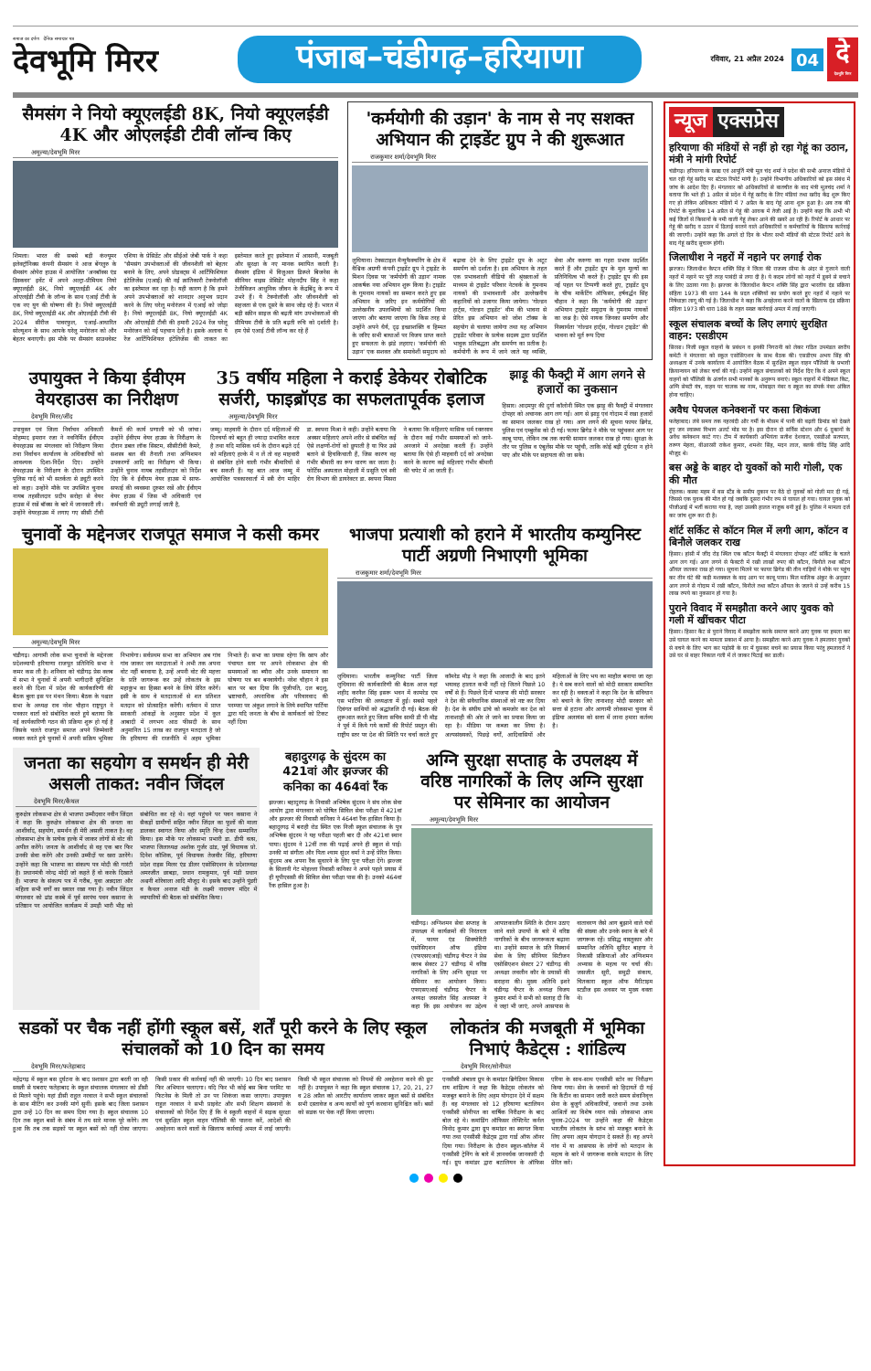समाज का दर्पण दैनिक समाचार पत्र
देवभूमि मिरर
पंजाब–चंडीगढ़–हरियाणा
रविवार, 21 अप्रैल 2024
04
दे
देवभूमि मिरर
सैमसंग ने नियो क्यूएलईडी 8K, नियो क्यूएलईडी 4K और ओएलईडी टीवी लॉन्च किए
अमूल्या/देवभूमि मिरर
शिमला। भारत की सबसे बड़ी कंज्यूमर इलेक्ट्रॉनिक्स कंपनी सैमसंग ने आज बेंगलुरु के सैमसंग ओपेरा हाउस में आयोजित 'अनबॉक्स एंड डिस्कवर' इवेंट में अपने अल्ट्रा-प्रीमियम नियो क्यूएलईडी 8K, नियो क्यूएलईडी 4K और ओएलईडी टीवी के लॉन्च के साथ एआई टीवी के एक नए युग की घोषणा की है। नियो क्यूएलईडी 8K, नियो क्यूएलईडी 4K और ओएलईडी टीवी की 2024 सीरीज पावरफुल, एआई-आधारित सोल्यूशन के साथ आपके घरेलू मनोरंजन को और बेहतर बनाएगी। इस मौके पर सैमसंग साउथवेस्ट एशिया के प्रेसिडेंट और सीईओ जेबी पार्क ने कहा "सैमसंग उपभोक्ताओं की जीवनशैली को बेहतर बनाने के लिए, अपने प्रोडक्ट्स में आर्टिफिशियल इंटेलिजेंस (एआई) की नई क्रांतिकारी टेक्नोलॉजी का इस्तेमाल कर रहा है। यही कारण है कि हमने अपने उपभोक्ताओं को शानदार अनुभव प्रदान करने के लिए घरेलू मनोरंजन में एआई को जोड़ा है। नियो क्यूएलईडी 8K, नियो क्यूएलईडी 4K और ओएलईडी टीवी की हमारी 2024 रेंज घरेलू मनोरंजन को नई पहचान देती है। इसके अलावा ये रेंज आर्टिफिशियल इंटेलिजेंस की ताकत का इस्तेमाल करते हुए इस्तेमाल में आसानी, मजबूती और सुरक्षा के नए मानक स्थापित करती है। सैमसंग इंडिया में विजुअल डिस्प्ले बिजनेस के सीनियर वाइस प्रेसिडेंट मोहनदीप सिंह ने कहा टेलीविजन आधुनिक जीवन के केंद्रबिंदु के रूप में उभरे हैं। ये टेक्नोलॉजी और जीवनशैली को सहजता से एक दूसरे के साथ जोड़ रहे हैं। भारत में बड़ी स्क्रीन साइज की बढ़ती मांग उपभोक्ताओं की प्रीमियम टीवी के प्रति बढ़ती रुचि को दर्शाती है। हम ऐसे एआई टीवी लॉन्च कर रहे हैं
'कर्मयोगी की उड़ान' के नाम से नए सशक्त अभियान की ट्राइडेंट ग्रुप ने की शुरूआत
राजकुमार शर्मा/देवभूमि मिरर
लुधियाना। टेक्सटाइल मैन्युफैक्चरिंग के क्षेत्र में वैश्विक अग्रणी कंपनी ट्राइडेंट ग्रुप ने ट्राइडेंट के मिशन दिवस पर 'कर्मयोगी की उड़ान' नामक आकर्षक नया अभियान शुरू किया है। ट्राइडेंट के गुमनाम नायकों का सम्मान करते हुए इस अभियान के जरिए इन कर्मयोगियों की उल्लेखनीय उपलब्धियों को प्रदर्शित किया जाएगा और बताया जाएगा कि किस तरह से उन्होंने अपने धैर्य, दृढ़ इच्छाशक्ति व हिम्मत के जरिए सभी बाधाओं पर विजय प्राप्त करते हुए सफलता के झंडे लहराए। 'कर्मयोगी की उड़ान' एक सशक्त और समावेशी समुदाय को बढ़ावा देने के लिए ट्राइडेंट ग्रुप के अटूट समर्पण को दर्शाता है। इस अभियान के तहत एक प्रभावशाली वीडियो की श्रृंखलाओं के माध्यम से ट्राइडेंट परिवार नेटवर्क के गुमनाम नायकों की प्रभावशाली और उल्लेखनीय कहानियों को उजागर किया जायेगा। 'गोल्डन हार्ट्स, गोल्डन ट्राइडेंट' थीम की भावना से प्रेरित इस अभियान को जोश टॉक्स के सहयोग से चलाया जायेगा तथा यह अभियान ट्राइडेंट परिवार के प्रत्येक सदस्य द्वारा प्रदर्शित भावुक प्रतिबद्धता और समर्पण का प्रतीक है। कर्मयोगी के रूप में जाने जाते यह व्यक्ति, सेवा और करुणा का गहरा प्रभाव प्रदर्शित करते हैं और ट्राइडेंट ग्रुप के मूल मूल्यों का प्रतिनिधित्व भी करते हैं। ट्राइडेंट ग्रुप की इस नई पहल पर टिप्पणी करते हुए, ट्राइडेंट ग्रुप के चीफ मार्केटिंग ऑफिसर, हर्षवर्द्धन सिंह चौहान ने कहा कि 'कर्मयोगी की उड़ान' अभियान ट्राइडेंट समुदाय के गुमनाम नायकों का जश्न है। ऐसे नायक जिनका समर्पण और निस्वार्थता 'गोल्डन हार्ट्स, गोल्डन ट्राइडेंट' की भावना को मूर्त रूप दिया
उपायुक्त ने किया ईवीएम वेयरहाउस का निरीक्षण
देवभूमि मिरर/जींद
उपायुक्त एवं जिला निर्वाचन अधिकारी मोहम्मद इमरान रजा ने नवनिर्मित ईवीएम वेयरहाउस का मंगलवार को निरीक्षण किया तथा निर्वाचन कार्यालय के अधिकारियों को आवश्यक दिशा-निर्देश दिए। उन्होंने वेयरहाउस के निरीक्षण के दौरान उपस्थित पुलिस गार्द को भी सतर्कता से ड्यूटी करने को कहा। उन्होंने मौके पर उपस्थित चुनाव नायब तहसीलदार प्रदीप सरोहा से वेयर हाउस में रखें बॉक्स के बारे में जानकारी ली। उन्होंने वेयरहाउस में लगाए गए सीसी टीवी कैमरों की कार्य प्रणाली को भी जांचा। उन्होंने ईवीएम वेयर हाउस के निरीक्षण के दौरान डबल लॉक सिस्टम, सीसीटीवी कैमरे, सशस्त्र बल की तैनाती तथा अग्निशमन उपकरणों आदि का निरीक्षण भी किया। उन्होंने चुनाव नायब तहसीलदार को निर्देश दिए कि वे ईवीएम वेयर हाउस में साफ-सफाई की व्यवस्था दुरुस्त रखें और ईवीएम वेयर हाउस में जिस भी अधिकारी एवं कर्मचारी की ड्यूटी लगाई जाती है,
35 वर्षीय महिला ने कराई डेकेयर रोबोटिक सर्जरी, फाइब्रॉएड का सफलतापूर्वक इलाज
अमूल्या/देवभूमि मिरर
जम्मू। माहवारी के दौरान दर्द महिलाओं की दिनचर्या को बहुत ही ज्यादा प्रभावित करता है तथा यदि मासिक धर्म के दौरान बढ़ते दर्द को महिलाएं हल्के में न लें तो वह माहवारी से संबंधित होने वाली गंभीर बीमारियों से बच सकती हैं। यह बात आज जम्मू में आयोजित पत्रकारवार्ता में स्त्री रोग माहिर डा. स्वपना मिश्रा ने कही। उन्होंने बताया कि अक्सर महिलाएं अपने शरीर से संबंधित कई ऐसे लक्षणों-रोगों को छुपाती है या फिर उसे बताने से हिचकिचाती हैं, जिस कारण वह गंभीर बीमारी का रूप धारण कर जाता है। फोर्टिस अस्पताल मोहाली में प्रसुति एवं स्त्री रोग विभाग की डायरेक्टर डा. स्वपना मिसरा ने बताया कि महिलाएं मासिक धर्म रक्तस्राव के दौरान कई गंभीर समस्याओं को जाने-अनजाने में अनदेखा करती हैं। उन्होंने बताया कि ऐसे ही माहवारी दर्द को अनदेखा करने के कारण कई महिलाएं गंभीर बीमारी की चपेट में आ जाती हैं।
झाड़ू की फैक्ट्री में आग लगने से हजारों का नुकसान
हिसार। आदमपुर की दुर्गा कॉलोनी स्थित एक झाड़ू की फैक्ट्री में मंगलवार दोपहर को अचानक आग लग गई। आग से झाड़ू एवं गोदाम में रखा हजारों का सामान जलकर राख हो गया। आग लगने की सूचना फायर ब्रिगेड, पुलिस एवं एम्बुलेंस को दी गई। फायर ब्रिगेड ने मौके पर पहुंचकर आग पर काबू पाया, लेकिन तब तक काफी सामान जलकर राख हो गया। सुरक्षा के तौर पर पुलिस व एंबुलेंस मौके पर पहुंची, ताकि कोई बड़ी दुर्घटना न होने पाए और मौके पर सहायता की जा सके।
चुनावों के मद्देनजर राजपूत समाज ने कसी कमर
अमूल्या/देवभूमि मिरर
चंडीगढ़। आगामी लोक सभा चुनावों के मद्देनजर प्रदेशव्यापी हरियाणा राजपूत प्रतिनिधि सभा ने कमर कस ली है। शनिवार को चंडीगढ़ प्रेस क्लब में सभा ने चुनावों में अपनी भागीदारी सुनिश्चित करने की दिशा में प्रदेश की कार्यकारिणी की बैठक बुला इस पर मंथन किया। बैठक के पश्चात सभा के अध्यक्ष राव नरेश चौहान राष्ट्रपूत ने पत्रकार वार्ता को संबोधित करते हुये बताया कि नई कार्यकारिणी गठन की प्रक्रिया शुरू हो गई है जिसके चलते राजपूत समाज अपने जिम्मेवारी व्यक्त करते हुये चुनावों में अपनी सक्रिय भूमिका निभायेगा। सर्वप्रथम सभा का अभियान अब गांव गांव जाकर जन मतदाताओं ने अभी तक अपना वोट नहीं बनवाया है, उन्हें अपनी वोट की महत्ता के प्रति जागरूक कर उन्हें लोकतंत्र के इस महाकुंभ का हिस्सा बनने के लिये प्रेरित करेंगें। इसी के साथ वे मतदाताओं से शत प्रतिशत मतदान को प्रोत्साहित करेंगी। वर्तमान में प्राप्त सरकारी आंकड़ों के अनुसार प्रदेश में कुल आबादी में लगभग आठ फीसदी के साथ अनुमानित 15 लाख का राजपूत मतदाता है जो कि हरियाणा की राजनीति में अहम भूमिका निभाते हैं। सभा का प्रयास रहेगा कि खाप और पंचायत स्तर पर अपने लोकसभा क्षेत्र की समस्याओं का ब्यौरा और उनके समाधान का घोषणा पत्र बन बनवायेगी। नरेश चौहान ने इस बात पर बल दिया कि पूंजीपति, दल बदलू, भ्रष्टाचारी, अपराधिक और परिवारवाद की परम्परा पर अंकुश लगाने के लिये स्थापित पार्टिया द्वारा यदि जनता के बीच से कार्यकर्ता को टिकट नहीं दिया
भाजपा प्रत्याशी को हराने में भारतीय कम्युनिस्ट पार्टी अग्रणी निभाएगी भूमिका
राजकुमार शर्मा/देवभूमि मिरर
लुधियाना। भारतीय कम्युनिस्ट पार्टी जिला लुधियाना की कार्यकारिणी की बैठक आज यहां शहीद करनैल सिंह इसरू भवन में कामरेड एम एस भाटिया की अध्यक्षता में हुई। सबसे पहले दिवंगत साथियों को श्रद्धांजलि दी गई। बैठक की शुरूआत करते हुए जिला सचिव साथी डी पी मौड़ ने पूर्व में किये गये कार्यों की रिपोर्ट प्रस्तुत की। राष्ट्रीय स्तर पर देश की स्थिति पर चर्चा करते हुए कॉमरेड मौड़ ने कहा कि आजादी के बाद इतने भयावह हालात कभी नहीं रहे जितने पिछले 10 वर्षों से हैं। पिछले दिनों भाजपा की मोदी सरकार ने देश की संवैधानिक संस्थाओं को नष्ट कर दिया है। देश के संघीय ढांचे को कमजोर कर देश को तानाशाही की ओर ले जाने का प्रयास किया जा रहा है। मीडिया पर कब्जा कर लिया है। अल्पसंख्यकों, पिछड़े वर्गों, आदिवासियों और महिलाओं के लिए भय का माहौल बनाया जा रहा है। ये सब करने वालों को मोदी सरकार सम्मानित कर रही है। वक्ताओं ने कहा कि देश के संविधान को बचाने के लिए तानाशाह मोदी सरकार को सत्ता से हटाना और आगामी लोकसभा चुनाव में इंडिया अलायंस को सत्ता में लाना हमारा कर्तव्य है।
जनता का सहयोग व समर्थन ही मेरी असली ताकत: नवीन जिंदल
देवभूमि मिरर/कैथल
कुरुक्षेत्र लोकसभा क्षेत्र से भाजपा उम्मीदवार नवीन जिंदल ने कहा कि कुरुक्षेत्र लोकसभा क्षेत्र की जनता का आशीर्वाद, सहयोग, समर्थन ही मेरी असली ताकत है। वह लोकसभा क्षेत्र के प्रत्येक हल्के में जाकर लोगों से वोट की अपील करेंगे। जनता के आशीर्वाद से वह एक बार फिर उनकी सेवा करेंगे और उनकी उम्मीदों पर खरा उतरेंगे। उन्होंने कहा कि भाजपा का संकल्प पत्र मोदी की गारंटी है। प्रधानमंत्री नरेन्द्र मोदी जो कहते हैं वो करके दिखाते हैं। भाजपा के संकल्प पत्र में गरीब, युवा अन्नदाता और महिला सभी वर्गों का ख्याल रखा गया है। नवीन जिंदल मंगलवार को ढांड कस्बे में पूर्व सरपंच पवन कसाना के प्रतिष्ठान पर आयोजित कार्यक्रम में उमड़ी भारी भीड़ को संबोधित कर रहे थे। वहां पहुंचने पर पवन कसाना ने सैकड़ों ग्रामीणों सहित नवीन जिंदल का फूलों की माला डालकर स्वागत किया और स्मृति चिन्ह देकर सम्मानित किया। इस मौके पर लोकसभा प्रभारी डा. डीपी वत्स, भाजपा जिलाध्यक्ष अशोक गुर्जर ढांड, पूर्व विधायक प्रो. दिनेश कौशिक, पूर्व विधायक तेजवीर सिंह, हरियाणा प्रदेश राइस मिलर एंड डीलर एसोसिएशन के प्रदेशाध्यक्ष अमरजीत छाबड़ा, प्रधान रामकुमार, पूर्व मंडी प्रधान अश्वनी शोरेवाला आदि मौजूद थे। इसके बाद उन्होंने पूंडरी व कैथल अनाज मंडी के लक्ष्मी नारायण मंदिर में व्यापारियों की बैठक को संबोधित किया।
बहादुरगढ़ के सुंदरम का 421वां और झज्जर की कनिका का 464वां रैंक
झज्जर। बहादुरगढ़ के निवासी अभिषेक सुंदरम ने संघ लोक सेवा आयोग द्वारा मंगलवार को घोषित सिविल सेवा परीक्षा में 421वां और झज्जर की निवासी कनिका ने 464वां रैंक हासिल किया है। बहादुरगढ़ में बराही रोड स्थित एक निजी स्कूल संचालक के पुत्र अभिषेक सुंदरम ने यह परीक्षा पहली बार दी और 421वां स्थान पाया। सुंदरम ने 12वीं तक की पढ़ाई अपने ही स्कूल से पाई। उनकी मां संगीता और पिता श्याम सुंदर वर्मा ने उन्हें प्रेरित किया। सुंदरम अब अपना रैंक सुधारने के लिए पुनः परीक्षा देंगे। झज्जर के सिलानी गेट मोहल्ला निवासी कनिका ने अपने पहले प्रयास में ही यूपीएससी की सिविल सेवा परीक्षा पास की है। उनको 464वां रैंक हासिल हुआ है।
अग्नि सुरक्षा सप्ताह के उपलक्ष्य में वरिष्ठ नागरिकों के लिए अग्नि सुरक्षा पर सेमिनार का आयोजन
अमूल्या/देवभूमि मिरर
चंडीगढ़। अग्निशमन सेवा सप्ताह के उपलक्ष्य में कार्यक्रमों की निरंतरता में, फायर एंड सिक्योरिटी एसोसिएशन ऑफ इंडिया (एफएसएआई) चंडीगढ़ चैप्टर ने प्रेस क्लब सेक्टर 27 चंडीगढ़ में वरिष्ठ नागरिकों के लिए अग्नि सुरक्षा पर सेमिनार का आयोजन किया। एफएसएआई चंडीगढ़ चैप्टर के अध्यक्ष जसजोत सिंह अलमस्त ने कहा कि इस आयोजन का उद्देश्य आपातकालीन स्थिति के दौरान उठाए जाने वाले उपायों के बारे में वरिष्ठ नागरिकों के बीच जागरूकता बढ़ाना था। उन्होंने समाज के प्रति निस्वार्थ सेवा के लिए सीनियर सिटीजन एसोसिएशन सेक्टर 27 चंडीगढ़ की अध्यक्षा लवलीन कौर के प्रयासों की सराहना की। मुख्य अतिथि इशरे चंडीगढ़ चैप्टर के अध्यक्ष विजय कुमार शर्मा ने सभी को सलाह दी कि वे जहां भी जाएं, अपने आसपास के वातावरण जैसे आग बुझाने वाले यंत्रों की संख्या और उनके स्थान के बारे में जागरूक रहें। प्रसिद्ध वास्तुकार और सम्मानित अतिथि सुरिंदर बाहगा ने निकासी प्रक्रियाओं और अग्निशमन अभ्यास के महत्व पर चर्चा की। जसजीत सूरी, समुद्री संकाय, चितकारा स्कूल ऑफ मैरीटाइम स्टडीज इस अवसर पर मुख्य वक्ता थे।
सडकों पर चैक नहीं होंगी स्कूल बसें, शर्तें पूरी करने के लिए स्कूल संचालकों को 10 दिन का समय
देवभूमि मिरर/फतेहाबाद
महेंद्रगढ़ में स्कूल बस दुर्घटना के बाद प्रशासन द्वारा बरती जा रही सख्ती से घबराए फतेहाबाद के स्कूल संचालक मंगलवार को डीसी से मिलने पहुंचे। यहां डीसी राहुल नरवाल ने सभी स्कूल संचालकों के साथ मीटिंग कर उनकी मांगें सुनीं। इसके बाद जिला प्रशासन द्वारा उन्हें 10 दिन का समय दिया गया है। स्कूल संचालक 10 दिन तक स्कूल बसों के संबंध में तय सारे मानक पूरे करेंगे। तय हुआ कि तब तक सड़कों पर स्कूल बसों को नहीं रोका जाएगा। किसी प्रकार की कार्रवाई नहीं की जाएगी। 10 दिन बाद प्रशासन फिर अभियान चलाएगा। यदि फिर भी कोई बस बिना परमिट या फिटनेस के मिली तो उन पर शिकंजा कसा जाएगा। उपायुक्त राहुल नरवाल ने सभी प्राइवेट और सभी शिक्षण संस्थानों के संचालकों को निर्देश दिए हैं कि वे स्कूली वाहनों में सड़क सुरक्षा एवं सुरक्षित स्कूल वाहन पॉलिसी की पालना करें, आदेशों की अवहेलना करने वालों के खिलाफ कार्रवाई अमल में लाई जाएगी। किसी भी स्कूल संचालक को नियमों की अवहेलना करने की छूट नहीं है। उपायुक्त ने कहा कि स्कूल संचालक 17, 20, 21, 27 व 28 अप्रैल को आरटीए कार्यालय जाकर स्कूल बसों से संबंधित सभी दस्तावेज व अन्य कार्यों को पूर्ण करवाना सुनिश्चित करें। बसों को सडक पर चेक नहीं किया जाएगा।
लोकतंत्र की मजबूती में भूमिका निभाएं कैडेट्स : शांडिल्य
देवभूमि मिरर/सोनीपत
एनसीसी अंबाला ग्रुप के कमांडर ब्रिगेडियर विकास राय शांडिल्य ने कहा कि कैडेट्स लोकतंत्र को मजबूत बनाने के लिए अहम योगदान देने में सक्षम हैं। वह मंगलवार को 12 हरियाणा बटालियन एनसीसी सोनीपत का वार्षिक निरीक्षण के बाद बोल रहे थे। कमांडिंग ऑफिसर लेफ्टिनेंट कर्नल विनोद कुमार द्वारा ग्रुप कमांडर का स्वागत किया गया तथा एनसीसी कैडेट्स द्वारा गार्ड ऑफ ऑनर दिया गया। निरीक्षण के दौरान स्कूल-कॉलेज में एनसीसी ट्रेनिंग के बारे में ज्ञानवर्धक जानकारी दी गई। ग्रुप कमांडर द्वारा बटालियन के ऑफिस एरिया के साथ-साथ एनसीसी स्टोर का निरीक्षण किया गया। सेना के जवानों को हिदायतें दी गई कि कैंटीन का सामान जारी करते समय सेवानिवृत्त सेना के बुजुर्ग अधिकारियों, जवानों तथा उनके आश्रितों का विशेष ध्यान रखें। लोकसभा आम चुनाव-2024 पर उन्होंने कहा की कैडेट्स भारतीय लोकतंत्र के स्तंभ को मजबूत बनाने के लिए अपना अहम योगदान दे सकते हैं। वह अपने गांव में या आसपास के लोगों को मतदान के महत्व के बारे में जागरूक करके मतदान के लिए प्रेरित करें।
न्यूज एक्सप्रेस
हरियाणा की मंडियों से नहीं हो रहा गेहूं का उठान, मंत्री ने मांगी रिपोर्ट
चंडीगढ़। हरियाणा के खाद्य एवं आपूर्ति मंत्री मूल चंद शर्मा ने प्रदेश की सभी अनाज मंडियों में चल रही गेहूं खरीद पर स्टेटस रिपोर्ट मांगी है। उन्होंने विभागीय अधिकारियों को इस संबंध में जांच के आदेश दिए हैं। मंगलवार को अधिकारियों से बातचीत के बाद मंत्री मूलचंद शर्मा ने बताया कि भले ही 1 अप्रैल से प्रदेश में गेहूं खरीद के लिए मंडियां तथा खरीद केंद्र शुरू किए गए हो लेकिन अधिकतर मंडियों में 7 अप्रैल के बाद गेहूं आना शुरू हुआ है। अब तक की रिपोर्ट के मुताबिक 14 अप्रैल से गेहूं की आवक में तेजी आई है। उन्होंने कहा कि अभी भी कई जिलों से किसानों के नमी वाली गेहूं लेकर आने की खबरें आ रही हैं। रिपोर्ट के आधार पर गेहूं की खरीद व उठान में ढिलाई बरतने वाले अधिकारियों व कर्मचारियों के खिलाफ कार्रवाई की जाएगी। उन्होंने कहा कि अगले दो दिन के भीतर सभी मंडियों की स्टेटस रिपोर्ट आने के बाद गेहूं खरीद सुचारू होगी।
जिलाधीश ने नहरों में नहाने पर लगाई रोक
झज्जर। जिलाधीश कैप्टन शक्ति सिंह ने जिला की राजस्व सीमा के अंदर से गुजरने वाली नहरों में नहाने पर पूरी तरह पाबंदी से लगा दी है। ये कदम लोगों को नहरों में डूबने से बचाने के लिए उठाया गया है। झज्जर के जिलाधीश कैप्टन शक्ति सिंह द्वारा भारतीय दंड प्रक्रिया संहिता 1973 की धारा 144 के प्रदत शक्तियों का प्रयोग करते हुए नहरों में नहाने पर निषेधाज्ञा लागू की गई है। जिलाधीश ने कहा कि अवहेलना करने वालों के खिलाफ दंड प्रक्रिया संहिता 1973 की धारा 188 के तहत सख्त कार्रवाई अमल में लाई जाएगी।
स्कूल संचालक बच्चों के लिए लगाएं सुरक्षित वाहन: एसडीएम
सिरसा। निजी स्कूल वाहनों के प्रबंधन व इनकी निगरानी को लेकर गठित उपमंडल स्तरीय कमेटी ने मंगलवार को स्कूल एसोसिएशन के साथ बैठक की। एसडीएम अभय सिंह की अध्यक्षता में उनके कार्यालय में आयोजित बैठक में सुरक्षित स्कूल वाहन पॉलिसी के प्रभावी क्रियान्वयन को लेकर चर्चा की गई। उन्होंने स्कूल संचालकों को निर्देश दिए कि वे अपने स्कूल वाहनों को पॉलिसी के अंतर्गत सभी मानकों के अनुरूप बनाएं। स्कूल वाहनों में मेडिकल किट, अग्नि सेफ्टी यंत्र, वाहन पर चालक का नाम, मोबाइल नंबर व स्कूल का संपर्क नंबर अंकित होना चाहिए।
अवैध पेयजल कनेक्शनों पर कसा शिकंजा
फतेहाबाद। लंबे समय तक नहरबंदी और गर्मी के मौसम में पानी की बढ़ती डिमांड को देखते हुए जन स्वास्थ्य विभाग अलर्ट मोड पर है। इस दौरान दो सर्विस स्टेशन और 6 दुकानों के अवैध कनेक्शन काटे गए। टीम में कार्यकारी अभियंता सतीश देशवाल, एसडीओ सतपाल, तरूण मेहता, बीआरसी राकेश कुमार, शमशेर सिंह, मदन लाल, क्लर्क वीरेंद्र सिंह आदि मौजूद थे।
बस अड्डे के बाहर दो युवकों को मारी गोली, एक की मौत
रोहतक। कस्बा महम में बस स्टैंड के समीप दुकान पर बैठे दो युवकों को गोली मार दी गई, जिससे एक युवक की मौत हो गई जबकि दूसरा गंभीर रुप से घायल हो गया। घायल युवक को पीजीआई में भर्ती कराया गया है, जहां उसकी हालत नाजुक बनी हुई है। पुलिस ने मामला दर्ज कर जांच शुरू कर दी है।
शॉर्ट सर्किट से कॉटन मिल में लगी आग, कॉटन व बिनौले जलकर राख
हिसार। हांसी में जींद रोड़ स्थित एक कॉटन फैक्ट्री में मंगलवार दोपहर शॉर्ट सर्किट के चलते आग लग गई। आग लगने से फैक्टरी में रखी लाखों रुपए की कॉटन, बिनौले तथा कॉटन ऑयल जलकर राख हो गया। सूचना मिलने पर फायर ब्रिगेड की तीन गाड़ियों ने मौके पर पहुंच कर तीन घंटे की कड़ी मशक्कत के बाद आग पर काबू पाया। मिल मालिक अंकुर के अनुसार आग लगने से गोदाम में रखी कॉटन, बिनौले तथा कॉटन ऑयल के जलने से उन्हें करीब 15 लाख रुपये का नुकसान हो गया है।
पुराने विवाद में समझौता करने आए युवक को गली में खींचकर पीटा
हिसार। हिसार कैंट से पुराने विवाद में समझौता करके समाप्त करने आए युवक पर हमला कर उसे घायल करने का मामला प्रकाश में आया है। समझौता करने आए युवक ने हमलावर युवकों से बचने के लिए भाग कर पड़ोसी के घर में घुसकर बचने का प्रयास किया परंतु हमलावरों ने उसे घर से बाहर निकाल गली में ले जाकर पिटाई कर डाली।